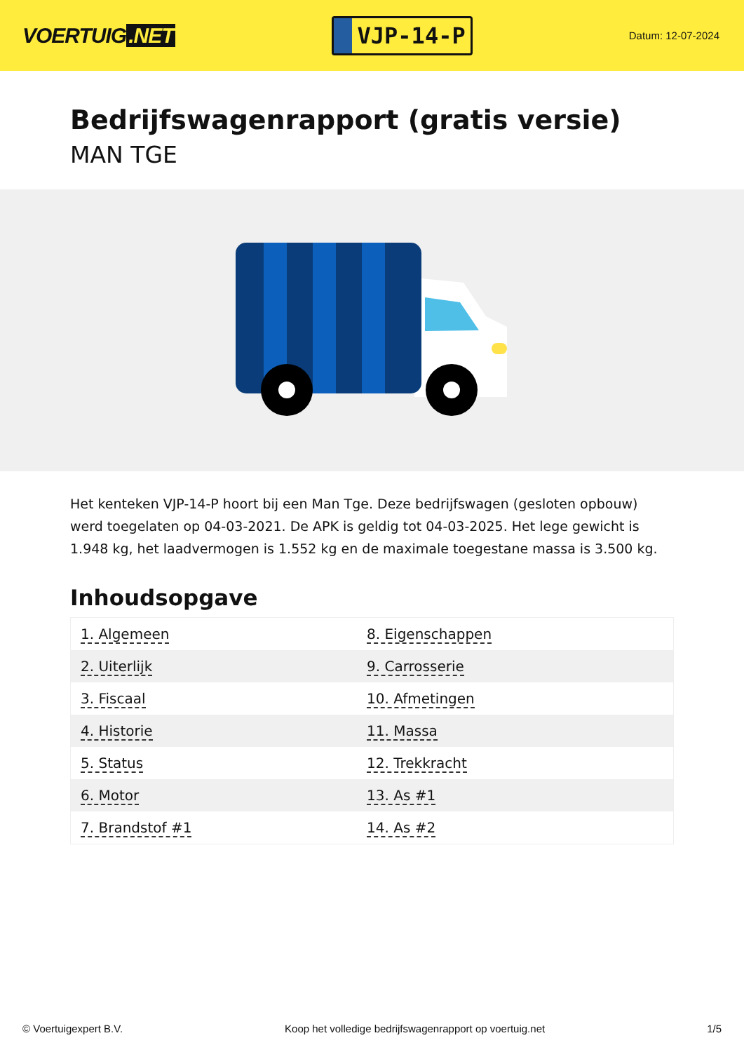VOERTUIG.NET
VJP-14-P
Datum: 12-07-2024
Bedrijfswagenrapport (gratis versie)
MAN TGE
Het kenteken VJP-14-P hoort bij een Man Tge. Deze bedrijfswagen (gesloten opbouw) werd toegelaten op 04-03-2021. De APK is geldig tot 04-03-2025. Het lege gewicht is 1.948 kg, het laadvermogen is 1.552 kg en de maximale toegestane massa is 3.500 kg.
Inhoudsopgave
| 1. Algemeen | 8. Eigenschappen |
| 2. Uiterlijk | 9. Carrosserie |
| 3. Fiscaal | 10. Afmetingen |
| 4. Historie | 11. Massa |
| 5. Status | 12. Trekkracht |
| 6. Motor | 13. As #1 |
| 7. Brandstof #1 | 14. As #2 |
© Voertuigexpert B.V. Koop het volledige bedrijfswagenrapport op voertuig.net
1/5